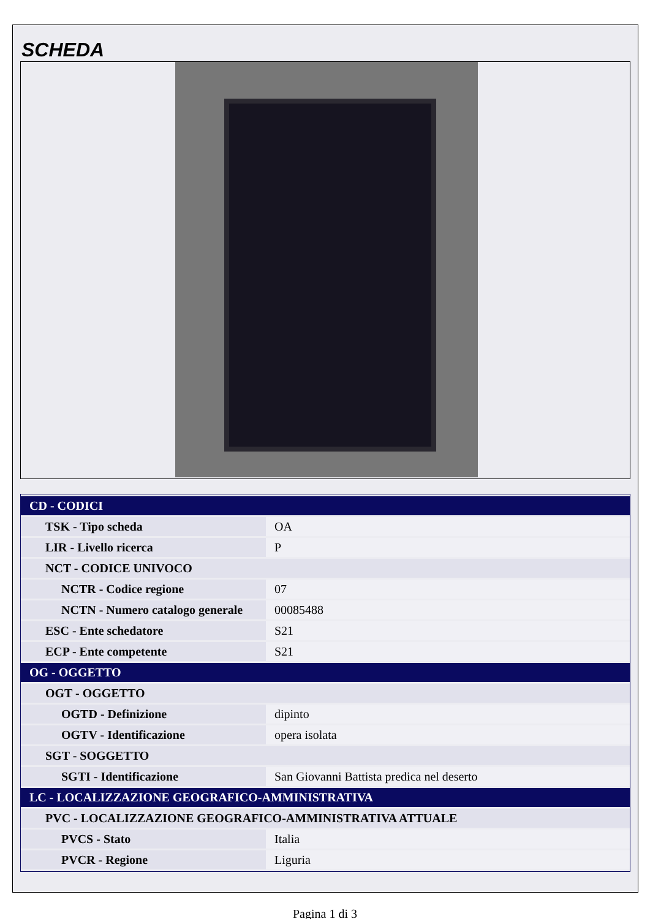SCHEDA
| CD - CODICI | |
| TSK - Tipo scheda | OA |
| LIR - Livello ricerca | P |
| NCT - CODICE UNIVOCO | |
| NCTR - Codice regione | 07 |
| NCTN - Numero catalogo generale | 00085488 |
| ESC - Ente schedatore | S21 |
| ECP - Ente competente | S21 |
| OG - OGGETTO | |
| OGT - OGGETTO | |
| OGTD - Definizione | dipinto |
| OGTV - Identificazione | opera isolata |
| SGT - SOGGETTO | |
| SGTI - Identificazione | San Giovanni Battista predica nel deserto |
| LC - LOCALIZZAZIONE GEOGRAFICO-AMMINISTRATIVA | |
| PVC - LOCALIZZAZIONE GEOGRAFICO-AMMINISTRATIVA ATTUALE | |
| PVCS - Stato | Italia |
| PVCR - Regione | Liguria |
Pagina 1 di 3